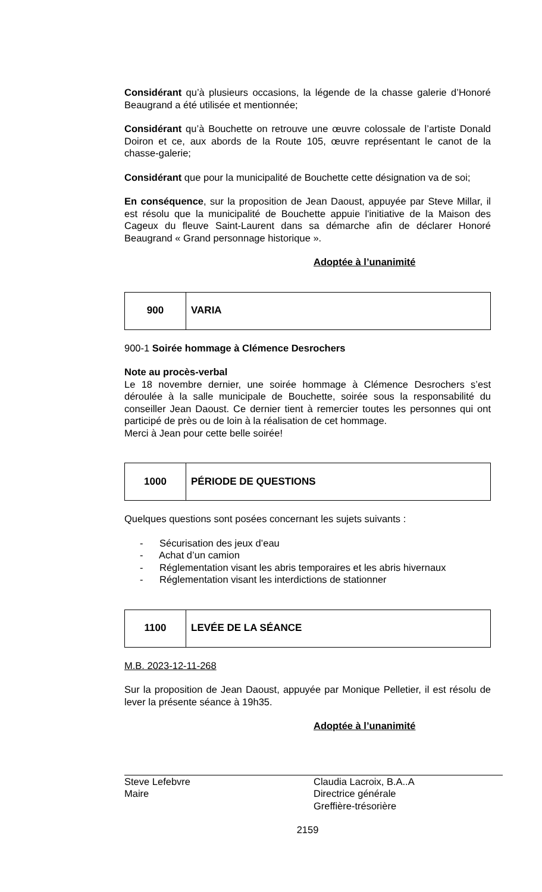Considérant qu’à plusieurs occasions, la légende de la chasse galerie d’Honoré Beaugrand a été utilisée et mentionnée;
Considérant qu’à Bouchette on retrouve une œuvre colossale de l’artiste Donald Doiron et ce, aux abords de la Route 105, œuvre représentant le canot de la chasse-galerie;
Considérant que pour la municipalité de Bouchette cette désignation va de soi;
En conséquence, sur la proposition de Jean Daoust, appuyée par Steve Millar, il est résolu que la municipalité de Bouchette appuie l'initiative de la Maison des Cageux du fleuve Saint-Laurent dans sa démarche afin de déclarer Honoré Beaugrand « Grand personnage historique ».
Adoptée à l’unanimité
| 900 | VARIA |
900-1 Soirée hommage à Clémence Desrochers
Note au procès-verbal
Le 18 novembre dernier, une soirée hommage à Clémence Desrochers s’est déroulée à la salle municipale de Bouchette, soirée sous la responsabilité du conseiller Jean Daoust. Ce dernier tient à remercier toutes les personnes qui ont participé de près ou de loin à la réalisation de cet hommage.
Merci à Jean pour cette belle soirée!
| 1000 | PÉRIODE DE QUESTIONS |
Quelques questions sont posées concernant les sujets suivants :
- Sécurisation des jeux d’eau
- Achat d’un camion
- Réglementation visant les abris temporaires et les abris hivernaux
- Réglementation visant les interdictions de stationner
| 1100 | LEVÉE DE LA SÉANCE |
M.B. 2023-12-11-268
Sur la proposition de Jean Daoust, appuyée par Monique Pelletier, il est résolu de lever la présente séance à 19h35.
Adoptée à l’unanimité
Steve Lefebvre
Maire
Claudia Lacroix, B.A..A
Directrice générale
Greffière-trésorière
2159